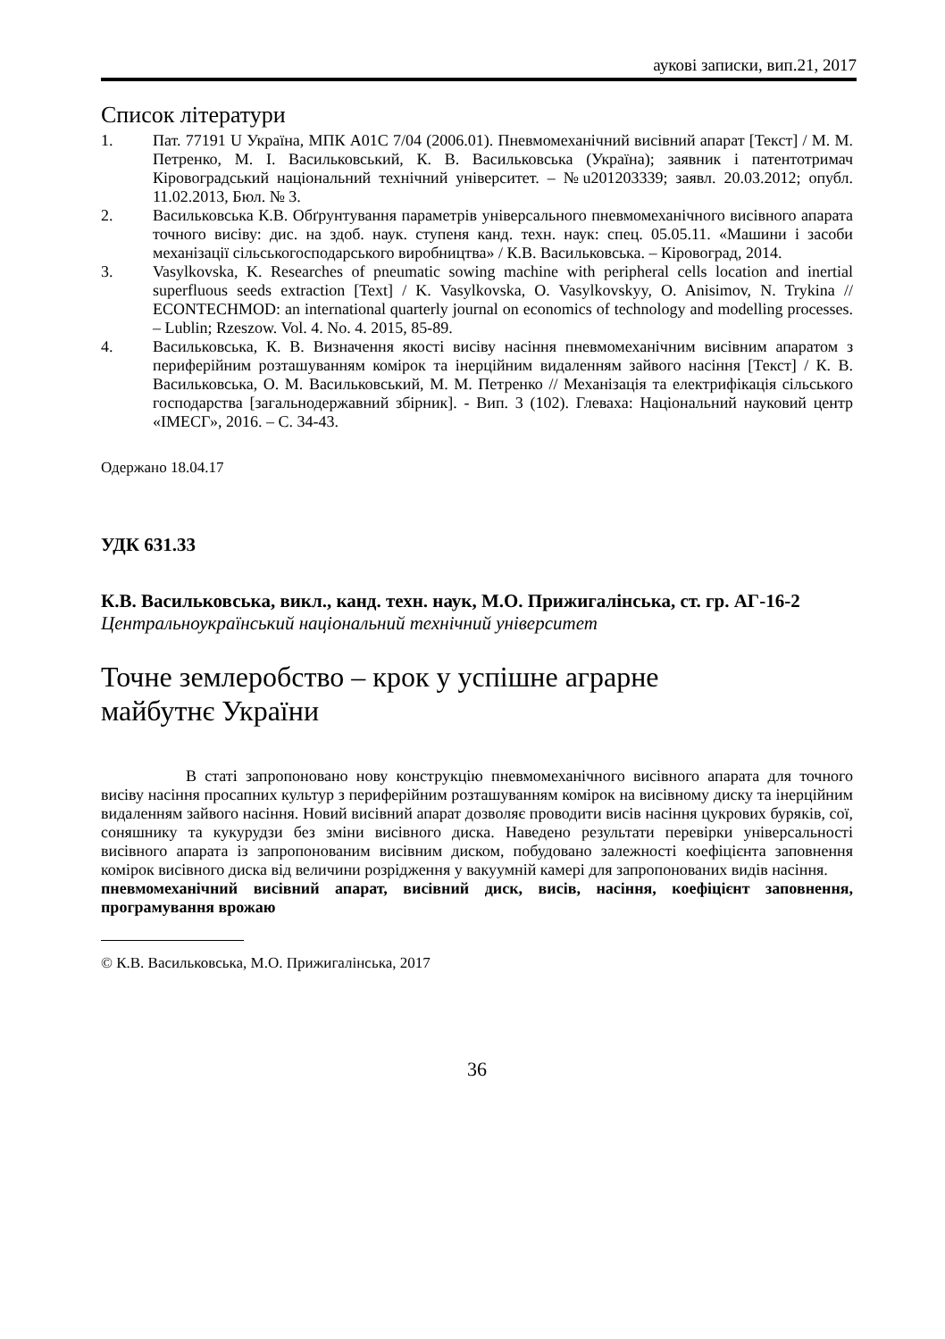аукові записки, вип.21, 2017
Список літератури
1. Пат. 77191 U Україна, МПК A01C 7/04 (2006.01). Пневмомеханічний висівний апарат [Текст] / М. М. Петренко, М. І. Васильковський, К. В. Васильковська (Україна); заявник і патентотримач Кіровоградський національний технічний університет. – №u201203339; заявл. 20.03.2012; опубл. 11.02.2013, Бюл. № 3.
2. Васильковська К.В. Обґрунтування параметрів універсального пневмомеханічного висівного апарата точного висіву: дис. на здоб. наук. ступеня канд. техн. наук: спец. 05.05.11. «Машини і засоби механізації сільськогосподарського виробництва» / К.В. Васильковська. – Кіровоград, 2014.
3. Vasylkovska, K. Researches of pneumatic sowing machine with peripheral cells location and inertial superfluous seeds extraction [Text] / K. Vasylkovska, O. Vasylkovskyy, O. Anisimov, N. Trykina // ECONTECHMOD: an international quarterly journal on economics of technology and modelling processes. – Lublin; Rzeszow. Vol. 4. No. 4. 2015, 85-89.
4. Васильковська, К. В. Визначення якості висіву насіння пневмомеханічним висівним апаратом з периферійним розташуванням комірок та інерційним видаленням зайвого насіння [Текст] / К. В. Васильковська, О. М. Васильковський, М. М. Петренко // Механізація та електрифікація сільського господарства [загальнодержавний збірник]. - Вип. 3 (102). Глеваха: Національний науковий центр «ІМЕСГ», 2016. – С. 34-43.
Одержано 18.04.17
УДК 631.33
К.В. Васильковська, викл., канд. техн. наук, М.О. Прижигалінська, ст. гр. АГ-16-2
Центральноукраїнський національний технічний університет
Точне землеробство – крок у успішне аграрне
майбутнє України
В статі запропоновано нову конструкцію пневмомеханічного висівного апарата для точного висіву насіння просапних культур з периферійним розташуванням комірок на висівному диску та інерційним видаленням зайвого насіння. Новий висівний апарат дозволяє проводити висів насіння цукрових буряків, сої, соняшнику та кукурудзи без зміни висівного диска. Наведено результати перевірки універсальності висівного апарата із запропонованим висівним диском, побудовано залежності коефіцієнта заповнення комірок висівного диска від величини розрідження у вакуумній камері для запропонованих видів насіння.
пневмомеханічний висівний апарат, висівний диск, висів, насіння, коефіцієнт заповнення, програмування врожаю
© К.В. Васильковська, М.О. Прижигалінська, 2017
36